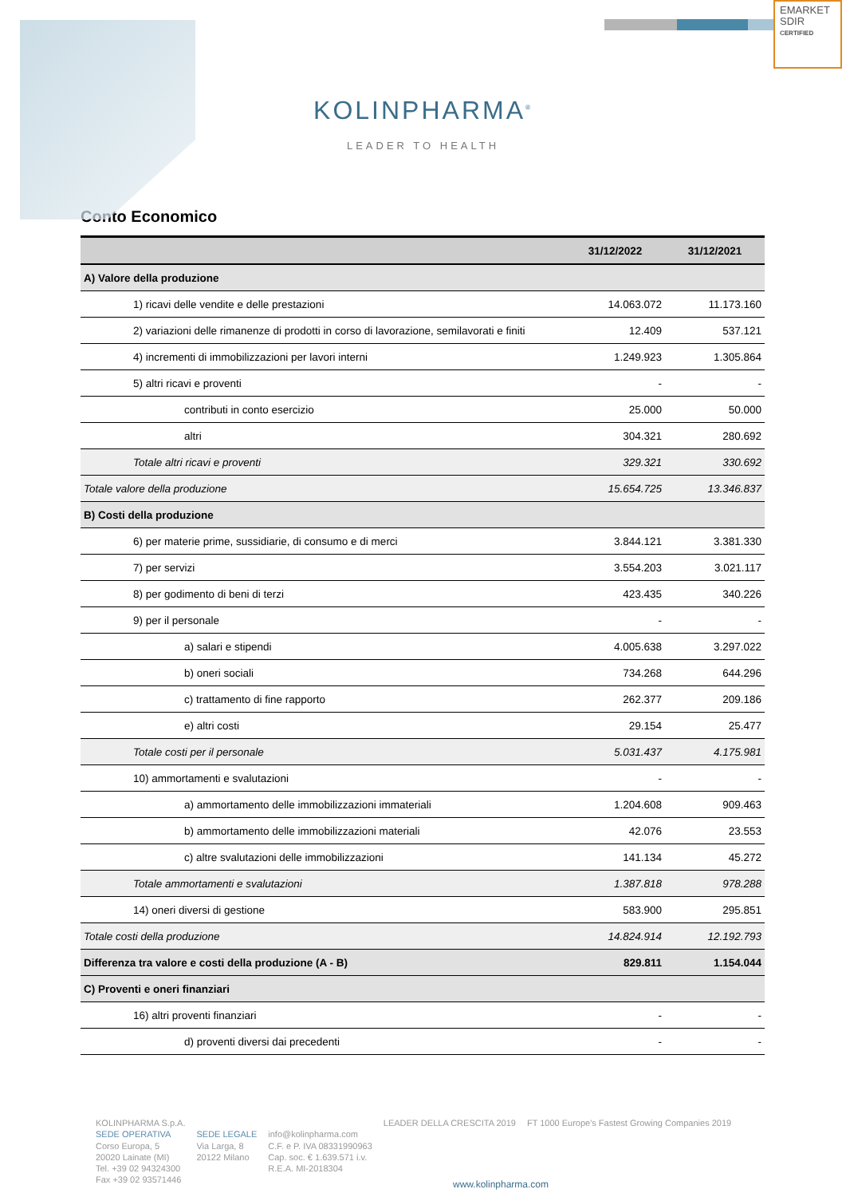EMARKET
SDIR
CERTIFIED
KOLINPHARMA<sup>®</sup>
LEADER TO HEALTH
Conto Economico
| | 31/12/2022 | 31/12/2021 |
| --- | --- | --- |
| A) Valore della produzione | | |
| 1) ricavi delle vendite e delle prestazioni | 14.063.072 | 11.173.160 |
| 2) variazioni delle rimanenze di prodotti in corso di lavorazione, semilavorati e finiti | 12.409 | 537.121 |
| 4) incrementi di immobilizzazioni per lavori interni | 1.249.923 | 1.305.864 |
| 5) altri ricavi e proventi | - | - |
| contributi in conto esercizio | 25.000 | 50.000 |
| altri | 304.321 | 280.692 |
| Totale altri ricavi e proventi | 329.321 | 330.692 |
| Totale valore della produzione | 15.654.725 | 13.346.837 |
| B) Costi della produzione | | |
| 6) per materie prime, sussidiarie, di consumo e di merci | 3.844.121 | 3.381.330 |
| 7) per servizi | 3.554.203 | 3.021.117 |
| 8) per godimento di beni di terzi | 423.435 | 340.226 |
| 9) per il personale | - | - |
| a) salari e stipendi | 4.005.638 | 3.297.022 |
| b) oneri sociali | 734.268 | 644.296 |
| c) trattamento di fine rapporto | 262.377 | 209.186 |
| e) altri costi | 29.154 | 25.477 |
| Totale costi per il personale | 5.031.437 | 4.175.981 |
| 10) ammortamenti e svalutazioni | - | - |
| a) ammortamento delle immobilizzazioni immateriali | 1.204.608 | 909.463 |
| b) ammortamento delle immobilizzazioni materiali | 42.076 | 23.553 |
| c) altre svalutazioni delle immobilizzazioni | 141.134 | 45.272 |
| Totale ammortamenti e svalutazioni | 1.387.818 | 978.288 |
| 14) oneri diversi di gestione | 583.900 | 295.851 |
| Totale costi della produzione | 14.824.914 | 12.192.793 |
| Differenza tra valore e costi della produzione (A - B) | 829.811 | 1.154.044 |
| C) Proventi e oneri finanziari | | |
| 16) altri proventi finanziari | - | - |
| d) proventi diversi dai precedenti | - | - |
KOLINPHARMA S.p.A.
SEDE OPERATIVA
Corso Europa, 5
20020 Lainate (MI)
Tel. +39 02 94324300
Fax +39 02 93571446
SEDE LEGALE
Via Larga, 8
20122 Milano
info@kolinpharma.com
C.F. e P. IVA 08331990963
Cap. soc. € 1.639.571 i.v.
R.E.A. MI-2018304
LEADER DELLA CRESCITA 2019 FT 1000 Europe's Fastest Growing Companies 2019
www.kolinpharma.com